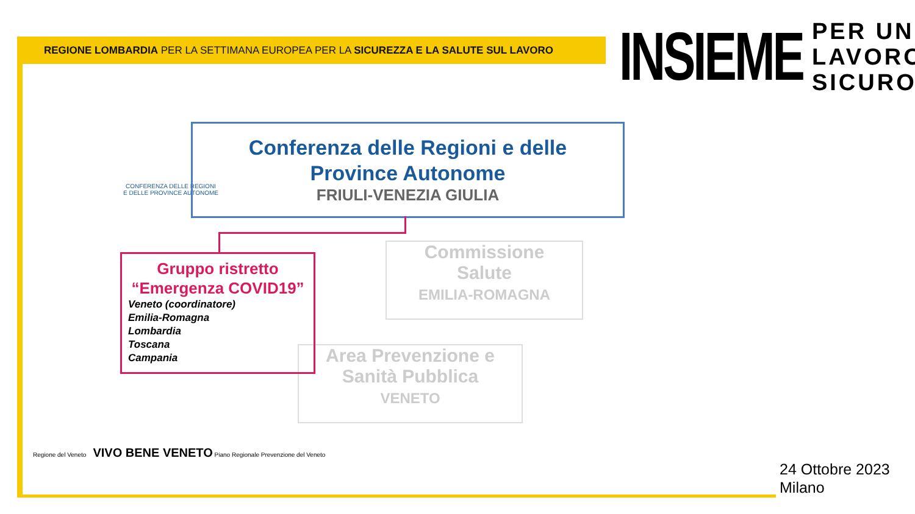REGIONE LOMBARDIA PER LA SETTIMANA EUROPEA PER LA SICUREZZA E LA SALUTE SUL LAVORO
INSIEME
PER UN
LAVORO
SICURO
CONFERENZA DELLE REGIONI
E DELLE PROVINCE AUTONOME
Conferenza delle Regioni e delle
Province Autonome
FRIULI-VENEZIA GIULIA
Commissione
Salute
EMILIA-ROMAGNA
Area Prevenzione e
Sanità Pubblica
VENETO
Gruppo ristretto
“Emergenza COVID19”
Veneto (coordinatore)
Emilia-Romagna
Lombardia
Toscana
Campania
Regione del Veneto VIVO BENE VENETO Piano Regionale Prevenzione del Veneto
24 Ottobre 2023
Milano